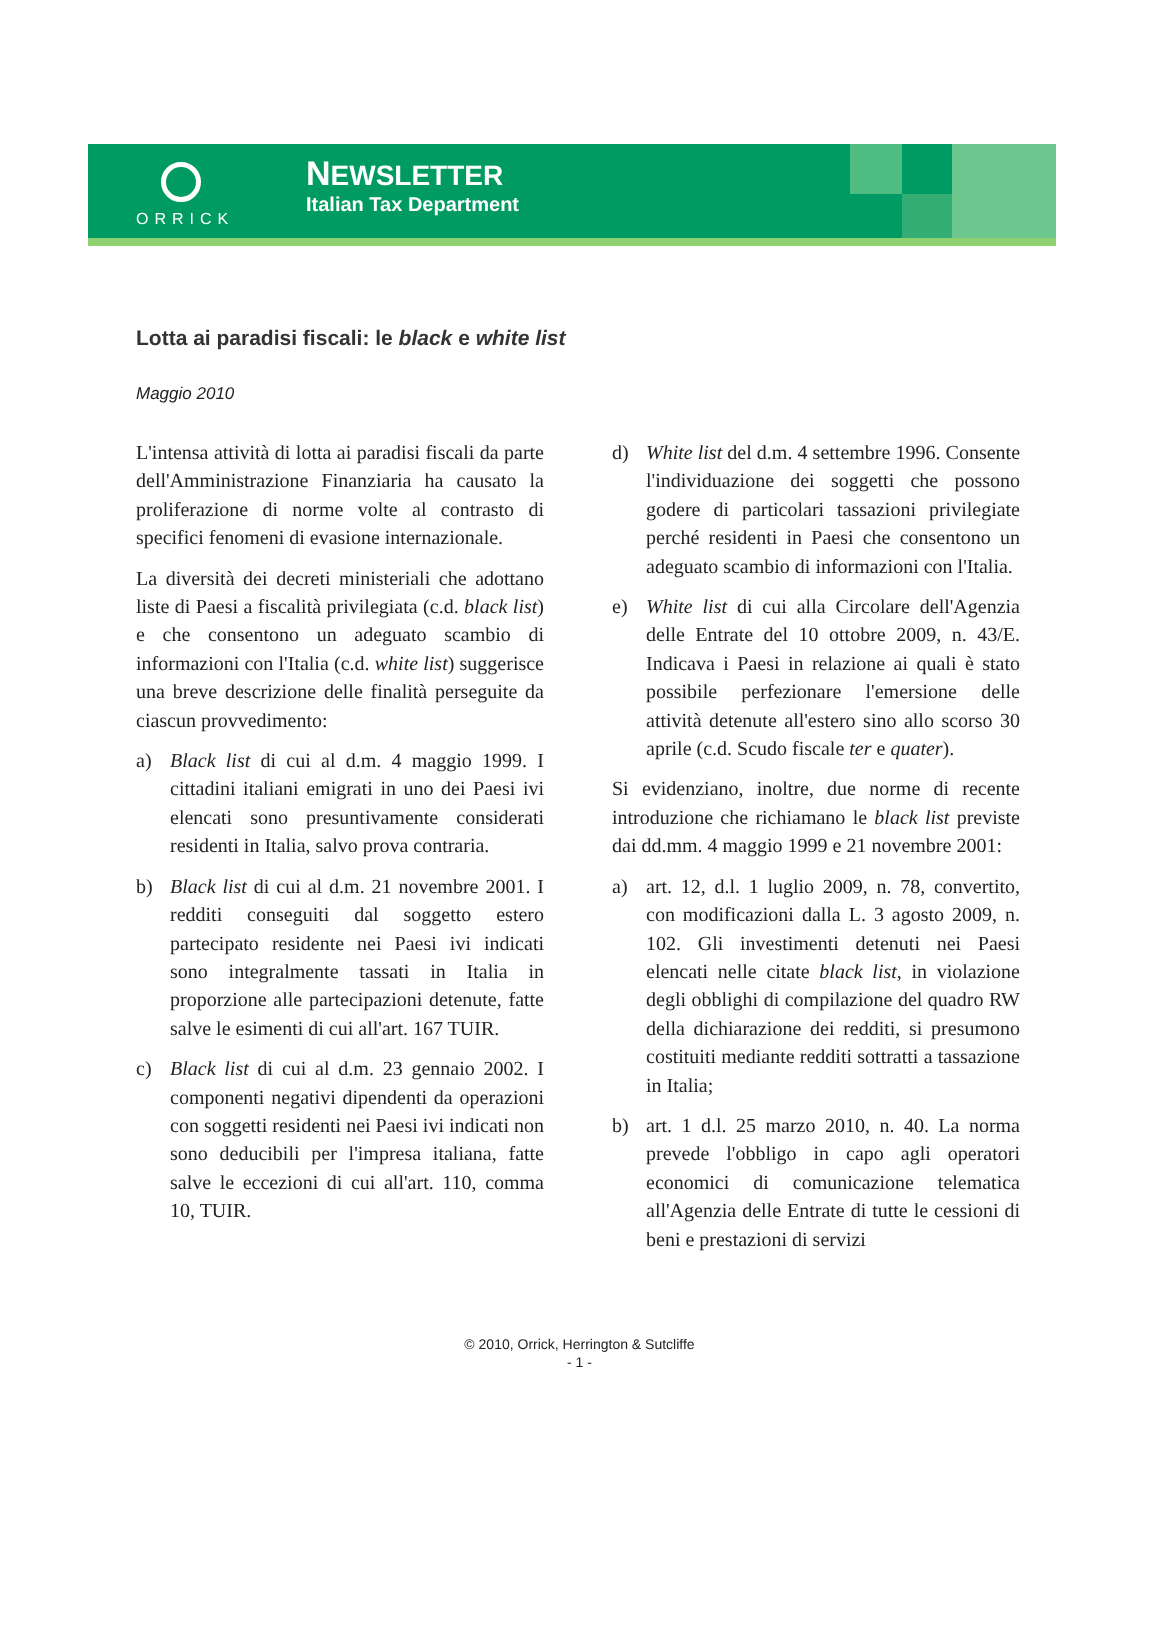ORRICK
NEWSLETTER
Italian Tax Department
Lotta ai paradisi fiscali: le black e white list
Maggio 2010
L'intensa attività di lotta ai paradisi fiscali da parte dell'Amministrazione Finanziaria ha causato la proliferazione di norme volte al contrasto di specifici fenomeni di evasione internazionale.
La diversità dei decreti ministeriali che adottano liste di Paesi a fiscalità privilegiata (c.d. black list) e che consentono un adeguato scambio di informazioni con l'Italia (c.d. white list) suggerisce una breve descrizione delle finalità perseguite da ciascun provvedimento:
a) Black list di cui al d.m. 4 maggio 1999. I cittadini italiani emigrati in uno dei Paesi ivi elencati sono presuntivamente considerati residenti in Italia, salvo prova contraria.
b) Black list di cui al d.m. 21 novembre 2001. I redditi conseguiti dal soggetto estero partecipato residente nei Paesi ivi indicati sono integralmente tassati in Italia in proporzione alle partecipazioni detenute, fatte salve le esimenti di cui all'art. 167 TUIR.
c) Black list di cui al d.m. 23 gennaio 2002. I componenti negativi dipendenti da operazioni con soggetti residenti nei Paesi ivi indicati non sono deducibili per l'impresa italiana, fatte salve le eccezioni di cui all'art. 110, comma 10, TUIR.
d) White list del d.m. 4 settembre 1996. Consente l'individuazione dei soggetti che possono godere di particolari tassazioni privilegiate perché residenti in Paesi che consentono un adeguato scambio di informazioni con l'Italia.
e) White list di cui alla Circolare dell'Agenzia delle Entrate del 10 ottobre 2009, n. 43/E. Indicava i Paesi in relazione ai quali è stato possibile perfezionare l'emersione delle attività detenute all'estero sino allo scorso 30 aprile (c.d. Scudo fiscale ter e quater).
Si evidenziano, inoltre, due norme di recente introduzione che richiamano le black list previste dai dd.mm. 4 maggio 1999 e 21 novembre 2001:
a) art. 12, d.l. 1 luglio 2009, n. 78, convertito, con modificazioni dalla L. 3 agosto 2009, n. 102. Gli investimenti detenuti nei Paesi elencati nelle citate black list, in violazione degli obblighi di compilazione del quadro RW della dichiarazione dei redditi, si presumono costituiti mediante redditi sottratti a tassazione in Italia;
b) art. 1 d.l. 25 marzo 2010, n. 40. La norma prevede l'obbligo in capo agli operatori economici di comunicazione telematica all'Agenzia delle Entrate di tutte le cessioni di beni e prestazioni di servizi
© 2010, Orrick, Herrington & Sutcliffe
- 1 -